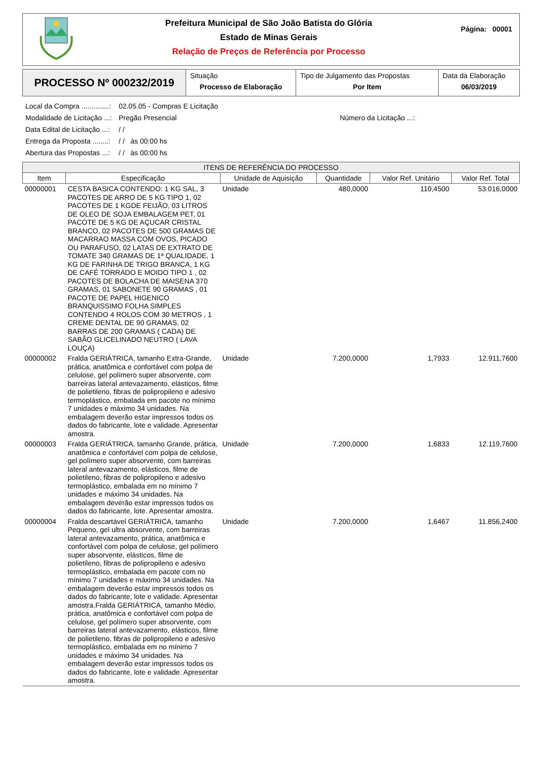Prefeitura Municipal de São João Batista do Glória
Estado de Minas Gerais
Relação de Preços de Referência por Processo
Página: 00001
PROCESSO Nº 000232/2019
Situação
Processo de Elaboração
Tipo de Julgamento das Propostas
Por Item
Data da Elaboração
06/03/2019
Local da Compra ..............: 02.05.05 - Compras E Licitação
Modalidade de Licitação ...: Pregão Presencial Número da Licitação ...:
Data Edital de Licitação ...: / /
Entrega da Proposta ........: / / às 00:00 hs
Abertura das Propostas ...: / / às 00:00 hs
| ITENS DE REFERÊNCIA DO PROCESSO | | | | | |
| --- | --- | --- | --- | --- | --- |
| Item | Especificação | Unidade de Aquisição | Quantidade | Valor Ref. Unitário | Valor Ref. Total |
| 00000001 | CESTA BASICA CONTENDO: 1 KG SAL, 3 PACOTES DE ARRO DE 5 KG TIPO 1, 02 PACOTES DE 1 KGDE FEIJÃO, 03 LITROS DE OLEO DE SOJA EMBALAGEM PET, 01 PACOTE DE 5 KG DE AÇUCAR CRISTAL BRANCO, 02 PACOTES DE 500 GRAMAS DE MACARRAO MASSA COM OVOS, PICADO OU PARAFUSO, 02 LATAS DE EXTRATO DE TOMATE 340 GRAMAS DE 1ª QUALIDADE, 1 KG DE FARINHA DE TRIGO BRANCA, 1 KG DE CAFÉ TORRADO E MOIDO TIPO 1 , 02 PACOTES DE BOLACHA DE MAISENA 370 GRAMAS, 01 SABONETE 90 GRAMAS , 01 PACOTE DE PAPEL HIGENICO BRANQUISSIMO FOLHA SIMPLES CONTENDO 4 ROLOS COM 30 METROS , 1 CREME DENTAL DE 90 GRAMAS, 02 BARRAS DE 200 GRAMAS ( CADA) DE SABÃO GLICELINADO NEUTRO ( LAVA LOUÇA) | Unidade | 480,0000 | 110,4500 | 53.016,0000 |
| 00000002 | Fralda GERIÁTRICA, tamanho Extra-Grande, prática, anatômica e confortável com polpa de celulose, gel polímero super absorvente, com barreiras lateral antevazamento, elásticos, filme de polietileno, fibras de polipropileno e adesivo termoplástico, embalada em pacote no mínimo 7 unidades e máximo 34 unidades. Na embalagem deverão estar impressos todos os dados do fabricante, lote e validade. Apresentar amostra. | Unidade | 7.200,0000 | 1,7933 | 12.911,7600 |
| 00000003 | Fralda GERIÁTRICA, tamanho Grande, prática, anatômica e confortável com polpa de celulose, gel polímero super absorvente, com barreiras lateral antevazamento, elásticos, filme de polietileno, fibras de polipropileno e adesivo termoplástico, embalada em no mínimo 7 unidades e máximo 34 unidades. Na embalagem deverão estar impressos todos os dados do fabricante, lote. Apresentar amostra. | Unidade | 7.200,0000 | 1,6833 | 12.119,7600 |
| 00000004 | Fralda descartável GERIÁTRICA, tamanho Pequeno, gel ultra absorvente, com barreiras lateral antevazamento, prática, anatômica e confortável com polpa de celulose, gel polímero super absorvente, elásticos, filme de polietileno, fibras de polipropileno e adesivo termoplástico, embalada em pacote com no mínimo 7 unidades e máximo 34 unidades. Na embalagem deverão estar impressos todos os dados do fabricante, lote e validade. Apresentar amostra.Fralda GERIÁTRICA, tamanho Médio, prática, anatômica e confortável com polpa de celulose, gel polímero super absorvente, com barreiras lateral antevazamento, elásticos, filme de polietileno, fibras de polipropileno e adesivo termoplástico, embalada em no mínimo 7 unidades e máximo 34 unidades. Na embalagem deverão estar impressos todos os dados do fabricante, lote e validade. Apresentar amostra. | Unidade | 7.200,0000 | 1,6467 | 11.856,2400 |